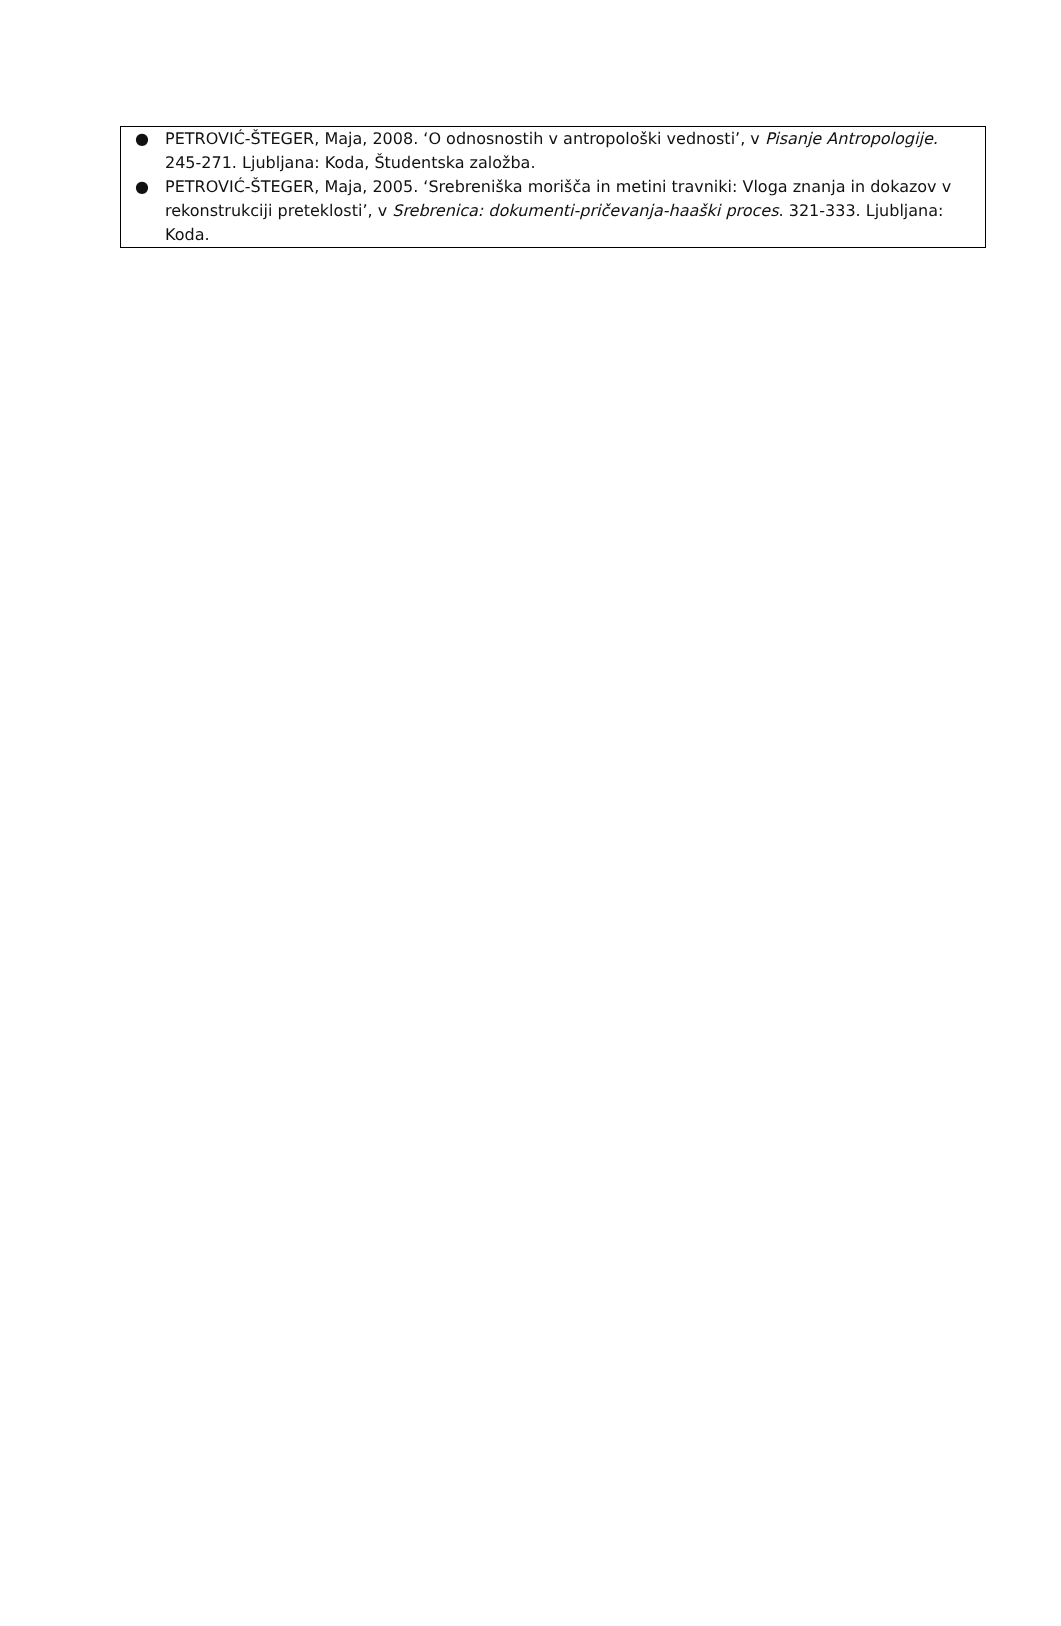| ● PETROVIĆ-ŠTEGER, Maja, 2008. ‘O odnosnostih v antropološki vednosti’, v Pisanje Antropologije. 245-271. Ljubljana: Koda, Študentska založba. ● PETROVIĆ-ŠTEGER, Maja, 2005. ‘Srebreniška morišča in metini travniki: Vloga znanja in dokazov v rekonstrukciji preteklosti’, v Srebrenica: dokumenti-pričevanja-haaški proces . 321-333. Ljubljana: Koda. |